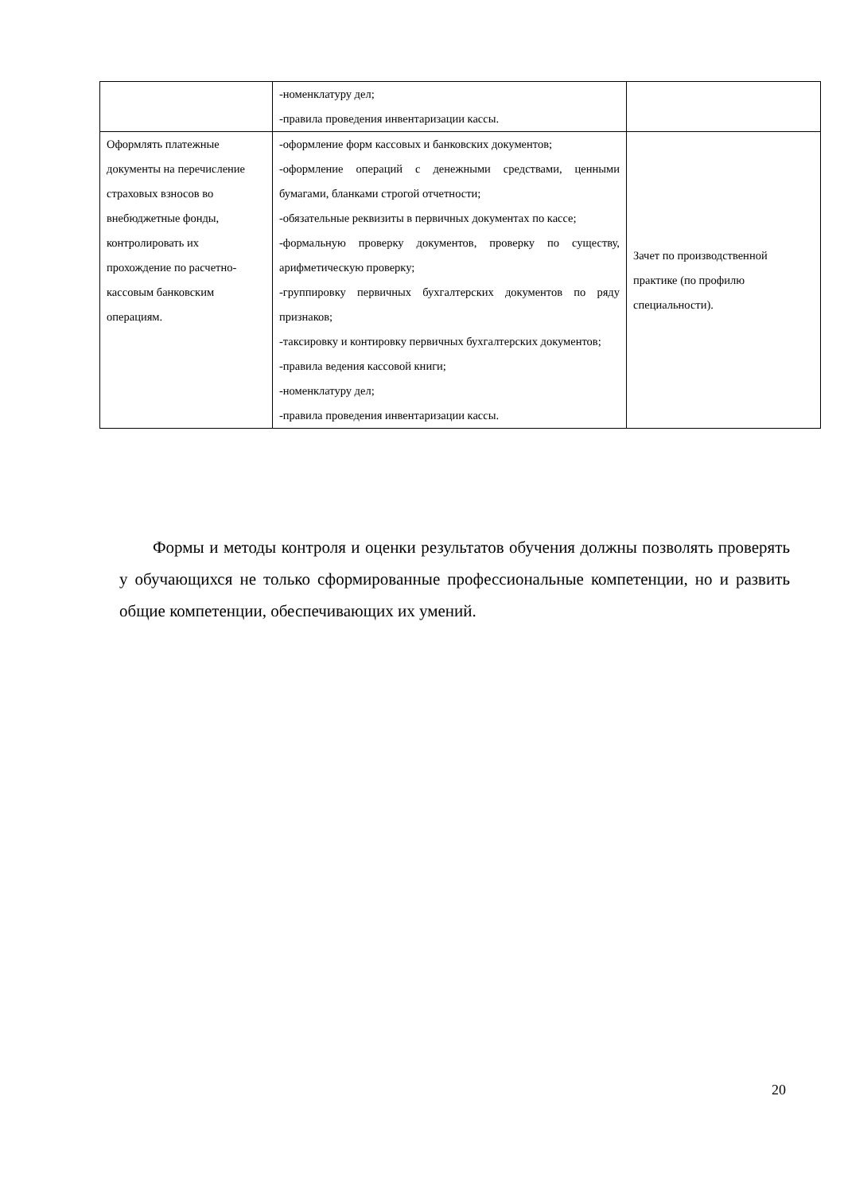| | -номенклатуру дел; -правила проведения инвентаризации кассы. | |
| Оформлять платежные документы на перечисление страховых взносов во внебюджетные фонды, контролировать их прохождение по расчетно-кассовым банковским операциям. | -оформление форм кассовых и банковских документов; -оформление операций с денежными средствами, ценными бумагами, бланками строгой отчетности; -обязательные реквизиты в первичных документах по кассе; -формальную проверку документов, проверку по существу, арифметическую проверку; -группировку первичных бухгалтерских документов по ряду признаков; -таксировку и контировку первичных бухгалтерских документов; -правила ведения кассовой книги; -номенклатуру дел; -правила проведения инвентаризации кассы. | Зачет по производственной практике (по профилю специальности). |
Формы и методы контроля и оценки результатов обучения должны позволять проверять у обучающихся не только сформированные профессиональные компетенции, но и развить общие компетенции, обеспечивающих их умений.
20